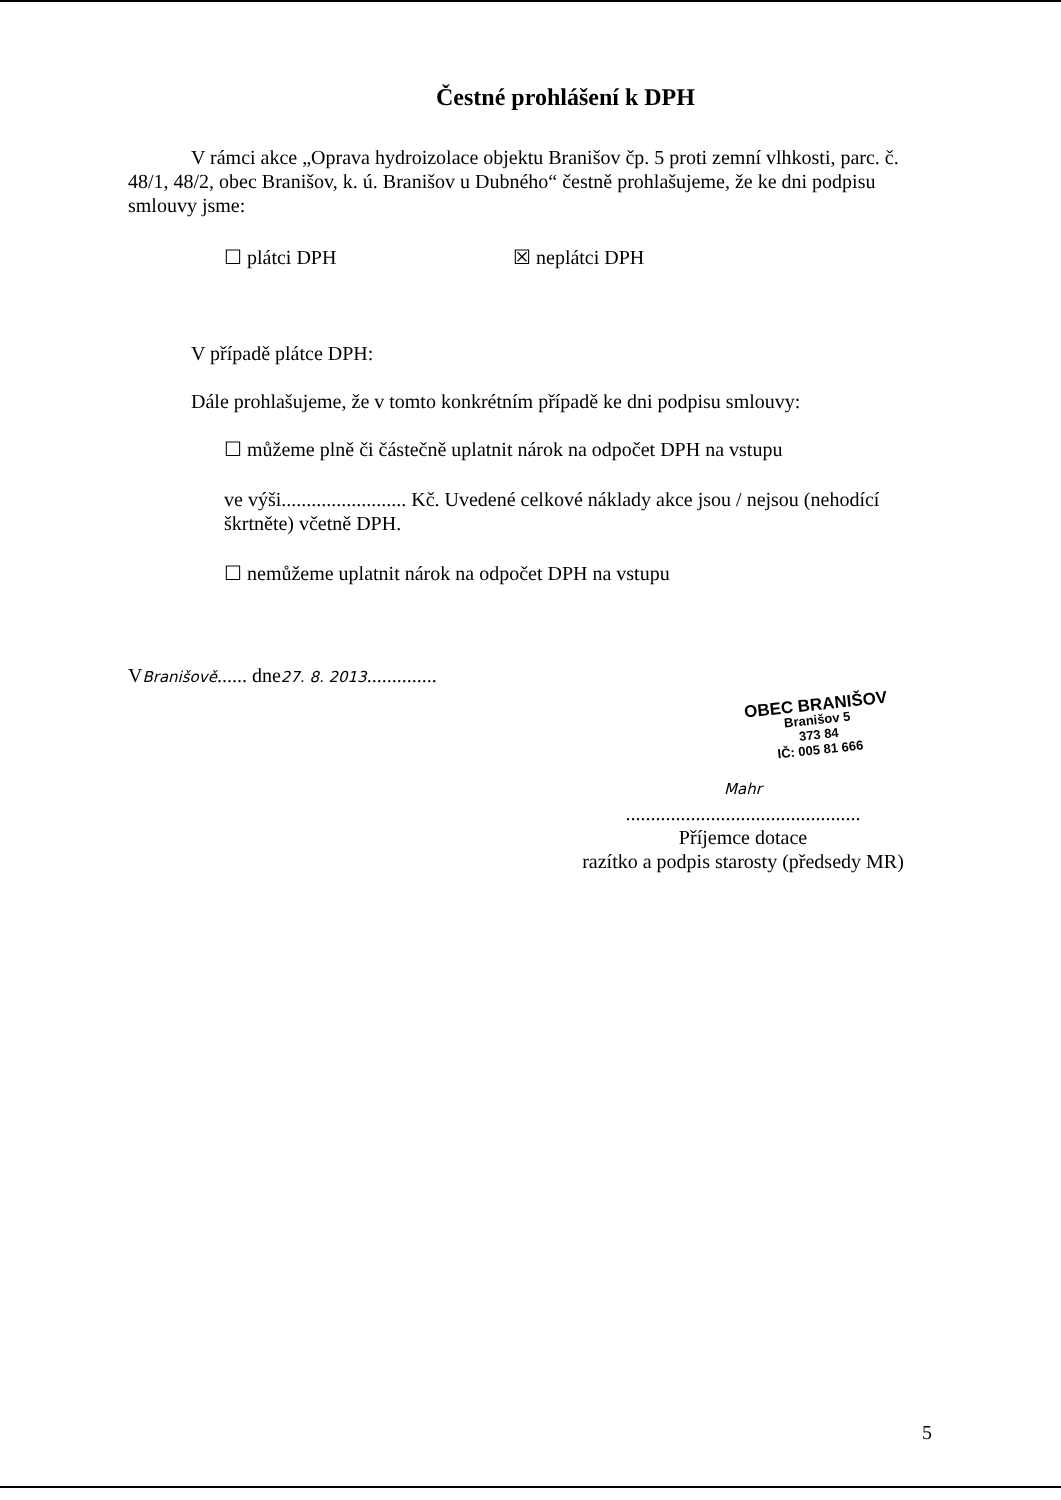Čestné prohlášení k DPH
V rámci akce „Oprava hydroizolace objektu Branišov čp. 5 proti zemní vlhkosti, parc. č. 48/1, 48/2, obec Branišov, k. ú. Branišov u Dubného“ čestně prohlašujeme, že ke dni podpisu smlouvy jsme:
☐ plátci DPH ☒ neplátci DPH
V případě plátce DPH:
Dále prohlašujeme, že v tomto konkrétním případě ke dni podpisu smlouvy:
☐ můžeme plně či částečně uplatnit nárok na odpočet DPH na vstupu
ve výši......................... Kč. Uvedené celkové náklady akce jsou / nejsou (nehodící škrtněte) včetně DPH.
☐ nemůžeme uplatnit nárok na odpočet DPH na vstupu
VBranišově...... dne27. 8. 2013..............
OBEC BRANIŠOV
Branišov 5
373 84
IČ: 005 81 666
Mahr
...............................................
Příjemce dotace
razítko a podpis starosty (předsedy MR)
5